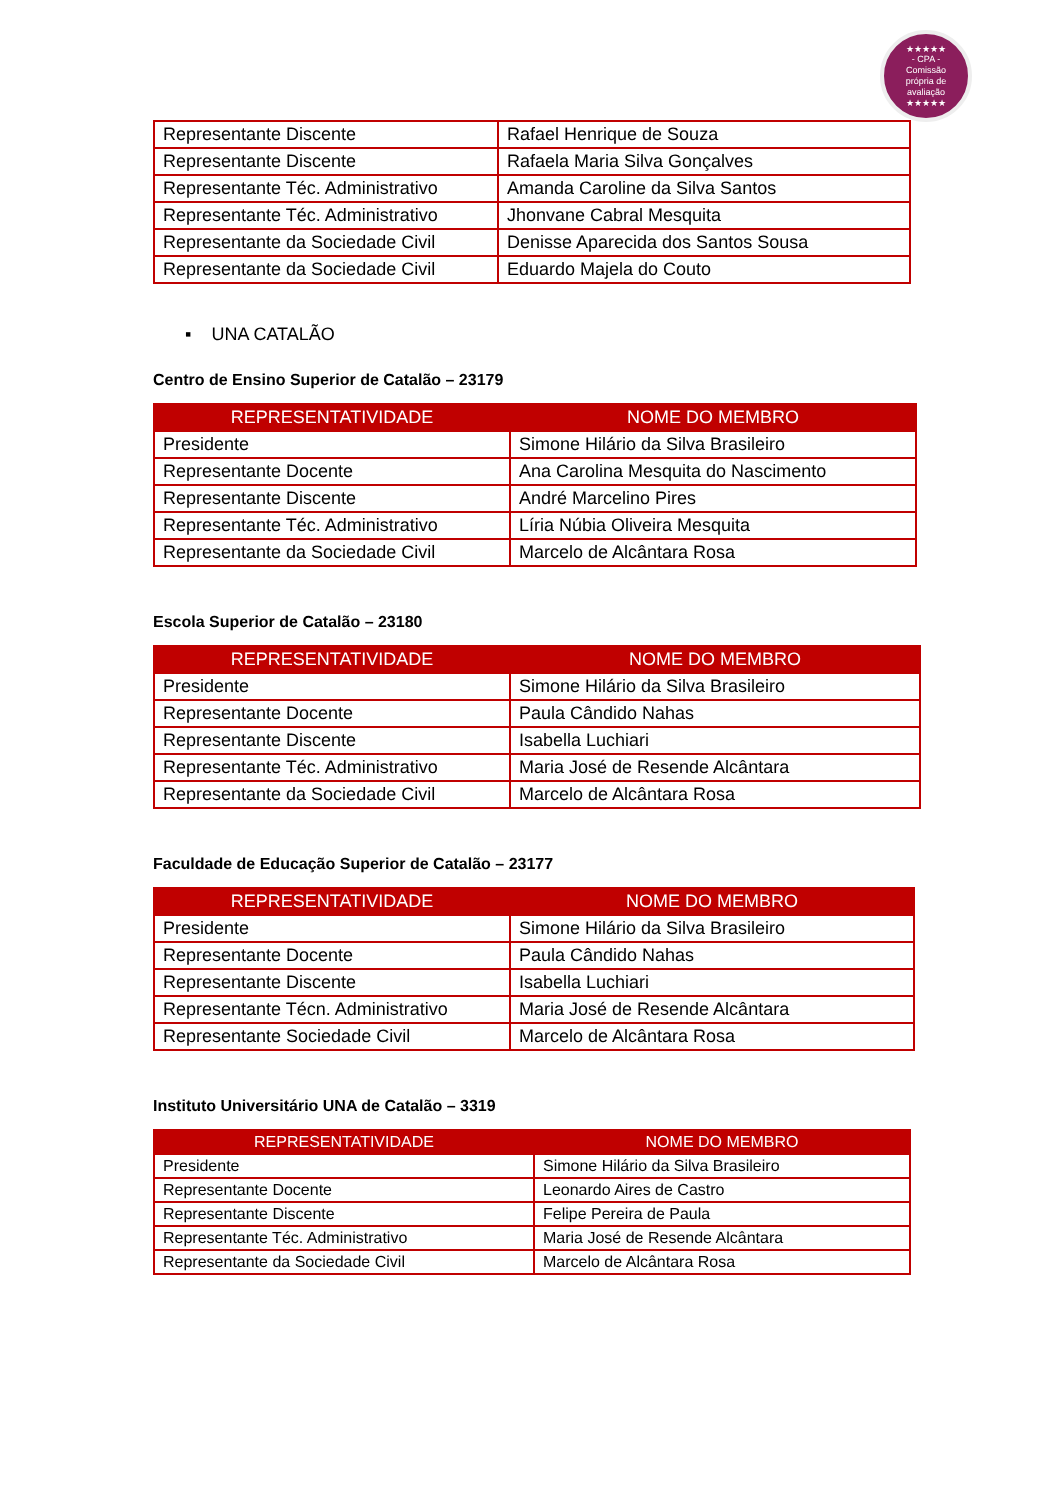★★★★★
- CPA -
Comissão
própria de
avaliação
★★★★★
| Representante Discente | Rafael Henrique de Souza |
| Representante Discente | Rafaela Maria Silva Gonçalves |
| Representante Téc. Administrativo | Amanda Caroline da Silva Santos |
| Representante Téc. Administrativo | Jhonvane Cabral Mesquita |
| Representante da Sociedade Civil | Denisse Aparecida dos Santos Sousa |
| Representante da Sociedade Civil | Eduardo Majela do Couto |
▪ UNA CATALÃO
Centro de Ensino Superior de Catalão – 23179
| REPRESENTATIVIDADE | NOME DO MEMBRO |
| --- | --- |
| Presidente | Simone Hilário da Silva Brasileiro |
| Representante Docente | Ana Carolina Mesquita do Nascimento |
| Representante Discente | André Marcelino Pires |
| Representante Téc. Administrativo | Líria Núbia Oliveira Mesquita |
| Representante da Sociedade Civil | Marcelo de Alcântara Rosa |
Escola Superior de Catalão – 23180
| REPRESENTATIVIDADE | NOME DO MEMBRO |
| --- | --- |
| Presidente | Simone Hilário da Silva Brasileiro |
| Representante Docente | Paula Cândido Nahas |
| Representante Discente | Isabella Luchiari |
| Representante Téc. Administrativo | Maria José de Resende Alcântara |
| Representante da Sociedade Civil | Marcelo de Alcântara Rosa |
Faculdade de Educação Superior de Catalão – 23177
| REPRESENTATIVIDADE | NOME DO MEMBRO |
| --- | --- |
| Presidente | Simone Hilário da Silva Brasileiro |
| Representante Docente | Paula Cândido Nahas |
| Representante Discente | Isabella Luchiari |
| Representante Técn. Administrativo | Maria José de Resende Alcântara |
| Representante Sociedade Civil | Marcelo de Alcântara Rosa |
Instituto Universitário UNA de Catalão – 3319
| REPRESENTATIVIDADE | NOME DO MEMBRO |
| --- | --- |
| Presidente | Simone Hilário da Silva Brasileiro |
| Representante Docente | Leonardo Aires de Castro |
| Representante Discente | Felipe Pereira de Paula |
| Representante Téc. Administrativo | Maria José de Resende Alcântara |
| Representante da Sociedade Civil | Marcelo de Alcântara Rosa |